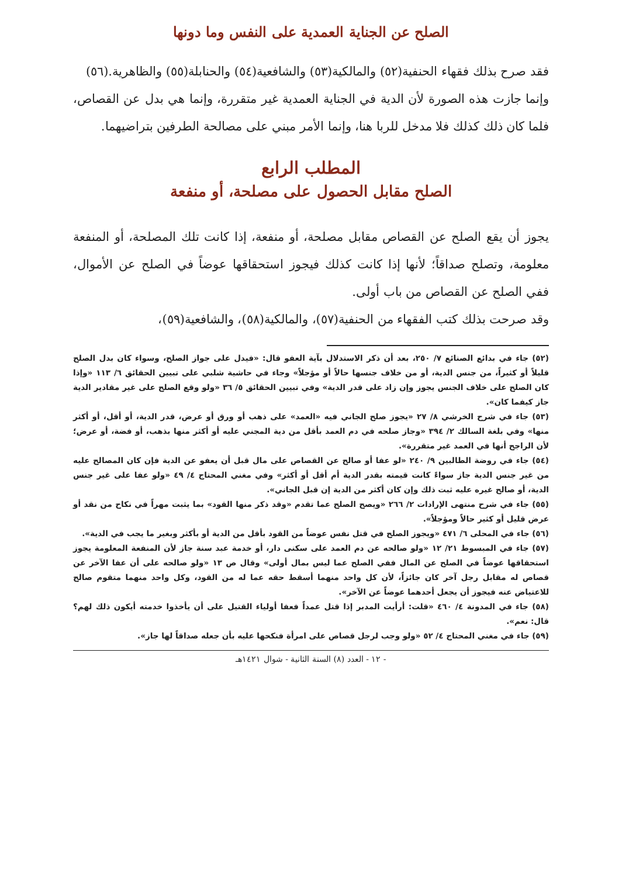الصلح عن الجناية العمدية على النفس وما دونها
فقد صرح بذلك فقهاء الحنفية(٥٢) والمالكية(٥٣) والشافعية(٥٤) والحنابلة(٥٥) والظاهرية.(٥٦)
وإنما جازت هذه الصورة لأن الدية في الجناية العمدية غير متقررة، وإنما هي بدل عن القصاص، فلما كان ذلك كذلك فلا مدخل للربا هنا، وإنما الأمر مبني على مصالحة الطرفين بتراضيهما.
المطلب الرابع
الصلح مقابل الحصول على مصلحة، أو منفعة
يجوز أن يقع الصلح عن القصاص مقابل مصلحة، أو منفعة، إذا كانت تلك المصلحة، أو المنفعة معلومة، وتصلح صداقاً؛ لأنها إذا كانت كذلك فيجوز استحقاقها عوضاً في الصلح عن الأموال، ففي الصلح عن القصاص من باب أولى.
وقد صرحت بذلك كتب الفقهاء من الحنفية(٥٧)، والمالكية(٥٨)، والشافعية(٥٩)،
(٥٢) جاء في بدائع الصنائع ٧/ ٢٥٠، بعد أن ذكر الاستدلال بآية العفو قال: «فيدل على جواز الصلح، وسواء كان بدل الصلح قليلاً أو كثيراً، من جنس الدية، أو من خلاف جنسها حالاً أو مؤجلاً» وجاء في حاشية شلبي على تبيين الحقائق ٦/ ١١٣ «وإذا كان الصلح على خلاف الجنس يجوز وإن زاد على قدر الدية» وفي تبيين الحقائق ٥/ ٣٦ «ولو وقع الصلح على غير مقادير الدية جاز كيفما كان».
(٥٣) جاء في شرح الخرشي ٨/ ٢٧ «يجوز صلح الجاني فيه «العمد» على ذهب أو ورق أو عرض، قدر الدية، أو أقل، أو أكثر منها» وفي بلغة السالك ٢/ ٣٩٤ «وجاز صلحه في دم العمد بأقل من دية المجني عليه أو أكثر منها بذهب، أو فضة، أو عرض؛ لأن الراجح أنها في العمد غير متقررة».
(٥٤) جاء في روضة الطالبين ٩/ ٢٤٠ «لو عفا أو صالح عن القصاص على مال قبل أن يعفو عن الدية فإن كان المصالح عليه من غير جنس الدية جاز سواءً كانت قيمته بقدر الدية أم أقل أو أكثر» وفي مغني المحتاج ٤/ ٤٩ «ولو عفا على غير جنس الدية، أو صالح غيره عليه ثبت ذلك وإن كان أكثر من الدية إن قبل الجاني».
(٥٥) جاء في شرح منتهى الإرادات ٢/ ٢٦٦ «ويصح الصلح عما تقدم «وقد ذكر منها القود» بما يثبت مهراً في نكاح من نقد أو عرض قليل أو كثير حالاً ومؤجلاً».
(٥٦) جاء في المحلى ٦/ ٤٧١ «ويجوز الصلح في قتل نفس عوضاً من القود بأقل من الدية أو بأكثر وبغير ما يجب في الدية».
(٥٧) جاء في المبسوط ٢١/ ١٢ «ولو صالحه عن دم العمد على سكنى دار، أو خدمة عبد سنة جاز لأن المنفعة المعلومة يجوز استحقاقها عوضاً في الصلح عن المال ففي الصلح عما ليس بمال أولى» وقال ص ١٣ «ولو صالحه على أن عفا الآخر عن قصاص له مقابل رجل آخر كان جائزاً، لأن كل واحد منهما أسقط حقه عما له من القود، وكل واحد منهما متقوم صالح للاعتياض عنه فيجوز أن يجعل أحدهما عوضاً عن الآخر».
(٥٨) جاء في المدونة ٤/ ٤٦٠ «قلت: أرأيت المدبر إذا قتل عمداً فعفا أولياء القتيل على أن يأخذوا خدمته أيكون ذلك لهم؟ قال: نعم».
(٥٩) جاء في مغني المحتاج ٤/ ٥٢ «ولو وجب لرجل قصاص على امرأة فنكحها عليه بأن جعله صداقاً لها جاز».
- ١٢ - العدد (٨) السنة الثانية - شوال ١٤٢١هـ